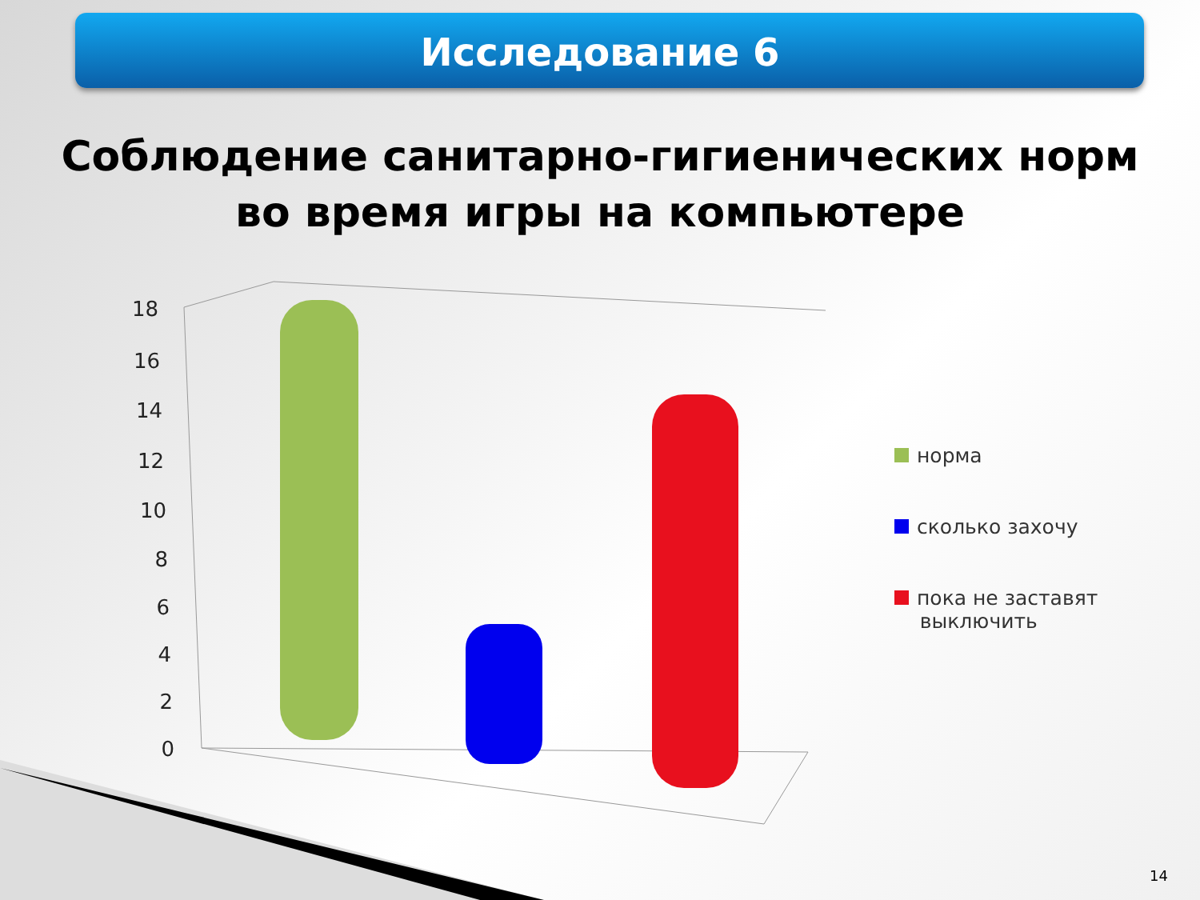Исследование 6
Соблюдение санитарно-гигиенических норм
во время игры на компьютере
18
16
14
12
10
8
6
4
2
0
норма
сколько захочу
пока не заставят
выключить
14